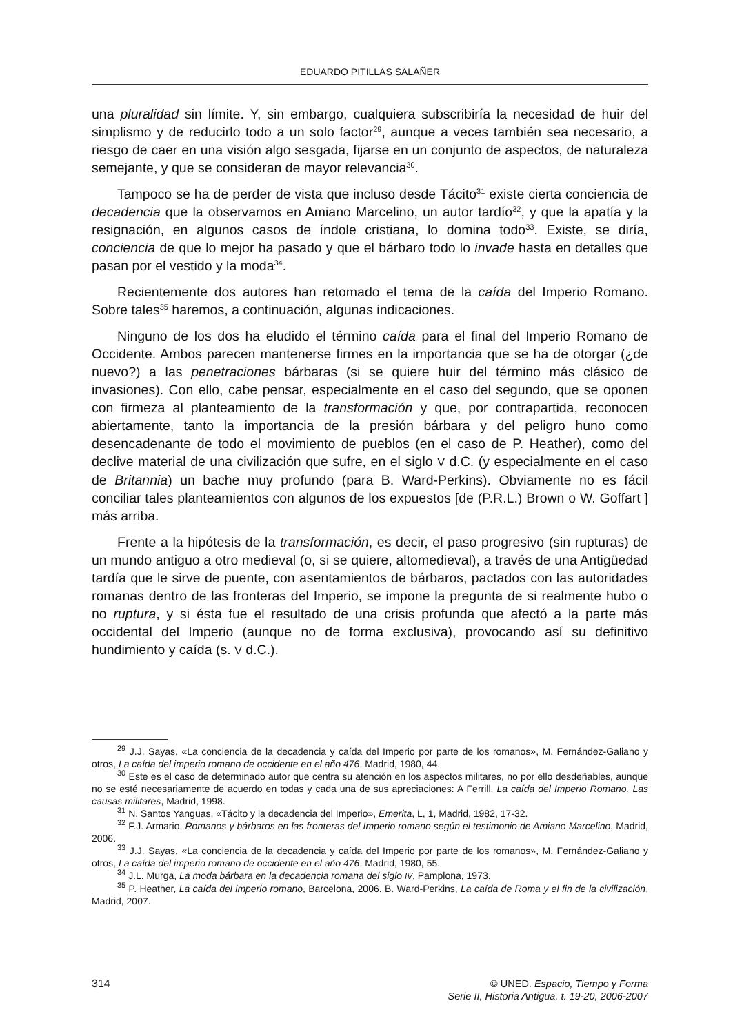EDUARDO PITILLAS SALAÑER
una pluralidad sin límite. Y, sin embargo, cualquiera subscribiría la necesidad de huir del simplismo y de reducirlo todo a un solo factor<sup>29</sup>, aunque a veces también sea necesario, a riesgo de caer en una visión algo sesgada, fijarse en un conjunto de aspectos, de naturaleza semejante, y que se consideran de mayor relevancia<sup>30</sup>.
Tampoco se ha de perder de vista que incluso desde Tácito<sup>31</sup> existe cierta conciencia de decadencia que la observamos en Amiano Marcelino, un autor tardío<sup>32</sup>, y que la apatía y la resignación, en algunos casos de índole cristiana, lo domina todo<sup>33</sup>. Existe, se diría, conciencia de que lo mejor ha pasado y que el bárbaro todo lo invade hasta en detalles que pasan por el vestido y la moda<sup>34</sup>.
Recientemente dos autores han retomado el tema de la caída del Imperio Romano. Sobre tales<sup>35</sup> haremos, a continuación, algunas indicaciones.
Ninguno de los dos ha eludido el término caída para el final del Imperio Romano de Occidente. Ambos parecen mantenerse firmes en la importancia que se ha de otorgar (¿de nuevo?) a las penetraciones bárbaras (si se quiere huir del término más clásico de invasiones). Con ello, cabe pensar, especialmente en el caso del segundo, que se oponen con firmeza al planteamiento de la transformación y que, por contrapartida, reconocen abiertamente, tanto la importancia de la presión bárbara y del peligro huno como desencadenante de todo el movimiento de pueblos (en el caso de P. Heather), como del declive material de una civilización que sufre, en el siglo V d.C. (y especialmente en el caso de Britannia) un bache muy profundo (para B. Ward-Perkins). Obviamente no es fácil conciliar tales planteamientos con algunos de los expuestos [de (P.R.L.) Brown o W. Goffart ] más arriba.
Frente a la hipótesis de la transformación, es decir, el paso progresivo (sin rupturas) de un mundo antiguo a otro medieval (o, si se quiere, altomedieval), a través de una Antigüedad tardía que le sirve de puente, con asentamientos de bárbaros, pactados con las autoridades romanas dentro de las fronteras del Imperio, se impone la pregunta de si realmente hubo o no ruptura, y si ésta fue el resultado de una crisis profunda que afectó a la parte más occidental del Imperio (aunque no de forma exclusiva), provocando así su definitivo hundimiento y caída (s. V d.C.).
<sup>29</sup> J.J. Sayas, «La conciencia de la decadencia y caída del Imperio por parte de los romanos», M. Fernández-Galiano y otros, La caída del imperio romano de occidente en el año 476, Madrid, 1980, 44.
<sup>30</sup> Este es el caso de determinado autor que centra su atención en los aspectos militares, no por ello desdeñables, aunque no se esté necesariamente de acuerdo en todas y cada una de sus apreciaciones: A Ferrill, La caída del Imperio Romano. Las causas militares, Madrid, 1998.
<sup>31</sup> N. Santos Yanguas, «Tácito y la decadencia del Imperio», Emerita, L, 1, Madrid, 1982, 17-32.
<sup>32</sup> F.J. Armario, Romanos y bárbaros en las fronteras del Imperio romano según el testimonio de Amiano Marcelino, Madrid, 2006.
<sup>33</sup> J.J. Sayas, «La conciencia de la decadencia y caída del Imperio por parte de los romanos», M. Fernández-Galiano y otros, La caída del imperio romano de occidente en el año 476, Madrid, 1980, 55.
<sup>34</sup> J.L. Murga, La moda bárbara en la decadencia romana del siglo IV, Pamplona, 1973.
<sup>35</sup> P. Heather, La caída del imperio romano, Barcelona, 2006. B. Ward-Perkins, La caída de Roma y el fin de la civilización, Madrid, 2007.
314
© UNED. Espacio, Tiempo y Forma
Serie II, Historia Antigua, t. 19-20, 2006-2007